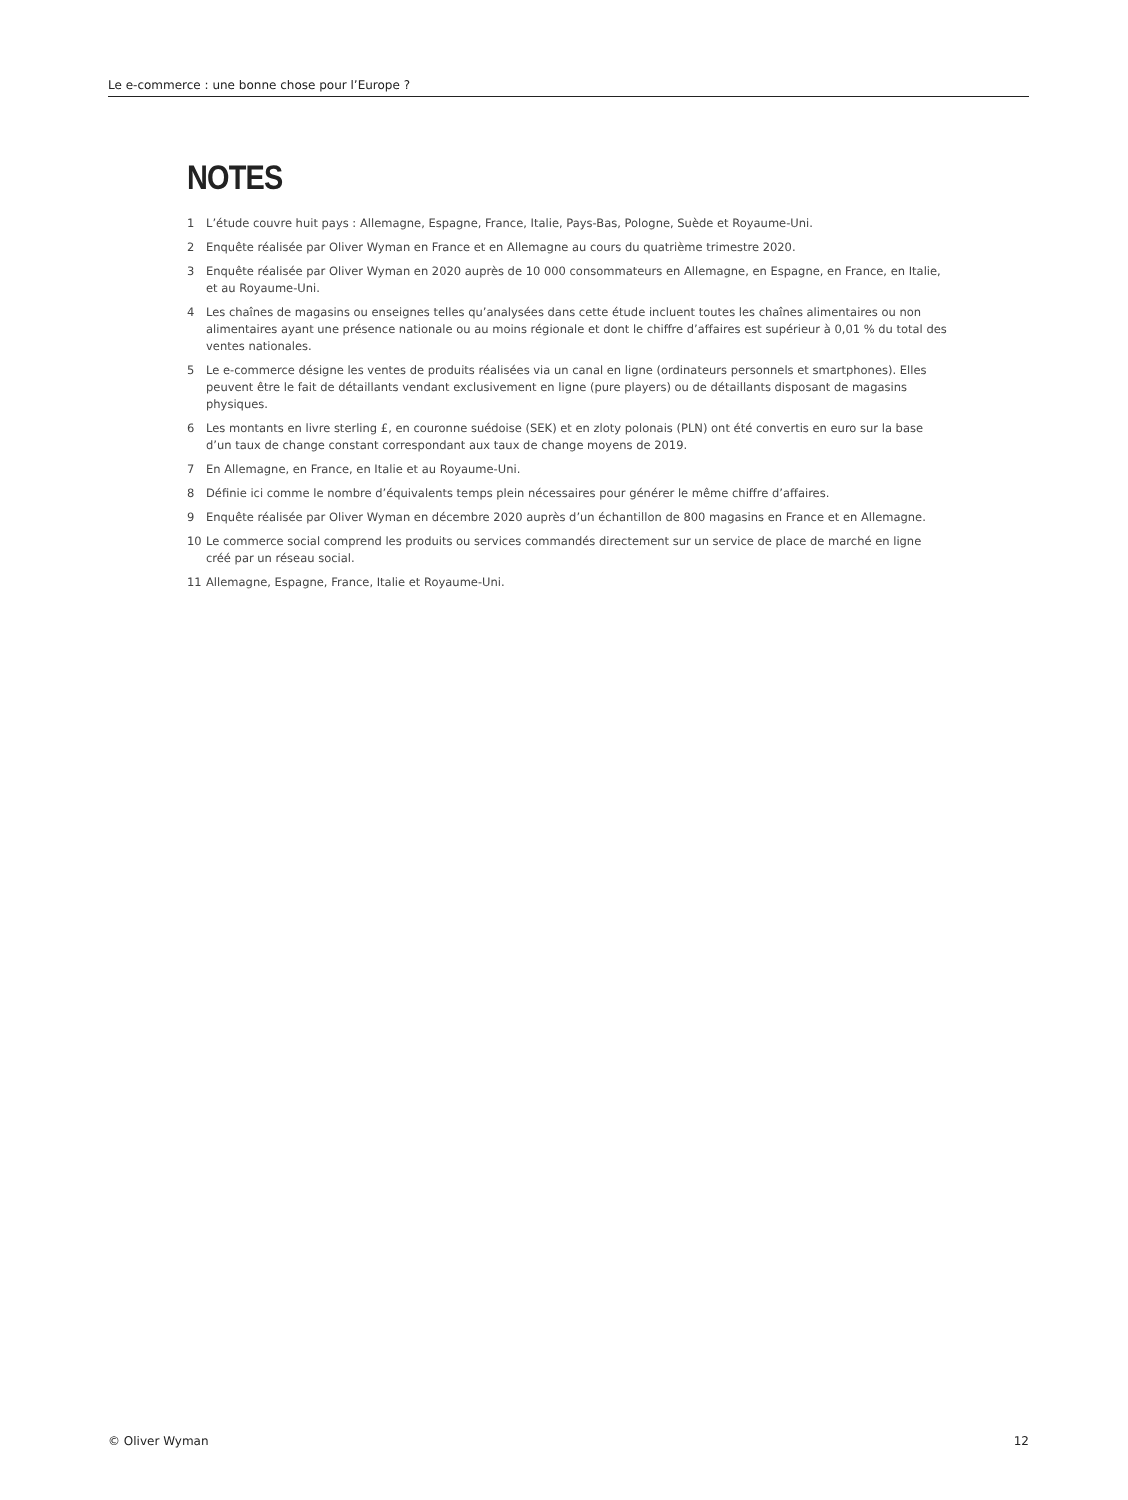Le e-commerce : une bonne chose pour l’Europe ?
NOTES
1 L’étude couvre huit pays : Allemagne, Espagne, France, Italie, Pays-Bas, Pologne, Suède et Royaume-Uni.
2 Enquête réalisée par Oliver Wyman en France et en Allemagne au cours du quatrième trimestre 2020.
3 Enquête réalisée par Oliver Wyman en 2020 auprès de 10 000 consommateurs en Allemagne, en Espagne, en France, en Italie, et au Royaume-Uni.
4 Les chaînes de magasins ou enseignes telles qu’analysées dans cette étude incluent toutes les chaînes alimentaires ou non alimentaires ayant une présence nationale ou au moins régionale et dont le chiffre d’affaires est supérieur à 0,01 % du total des ventes nationales.
5 Le e-commerce désigne les ventes de produits réalisées via un canal en ligne (ordinateurs personnels et smartphones). Elles peuvent être le fait de détaillants vendant exclusivement en ligne (pure players) ou de détaillants disposant de magasins physiques.
6 Les montants en livre sterling £, en couronne suédoise (SEK) et en zloty polonais (PLN) ont été convertis en euro sur la base d’un taux de change constant correspondant aux taux de change moyens de 2019.
7 En Allemagne, en France, en Italie et au Royaume-Uni.
8 Définie ici comme le nombre d’équivalents temps plein nécessaires pour générer le même chiffre d’affaires.
9 Enquête réalisée par Oliver Wyman en décembre 2020 auprès d’un échantillon de 800 magasins en France et en Allemagne.
10 Le commerce social comprend les produits ou services commandés directement sur un service de place de marché en ligne créé par un réseau social.
11 Allemagne, Espagne, France, Italie et Royaume-Uni.
© Oliver Wyman 12